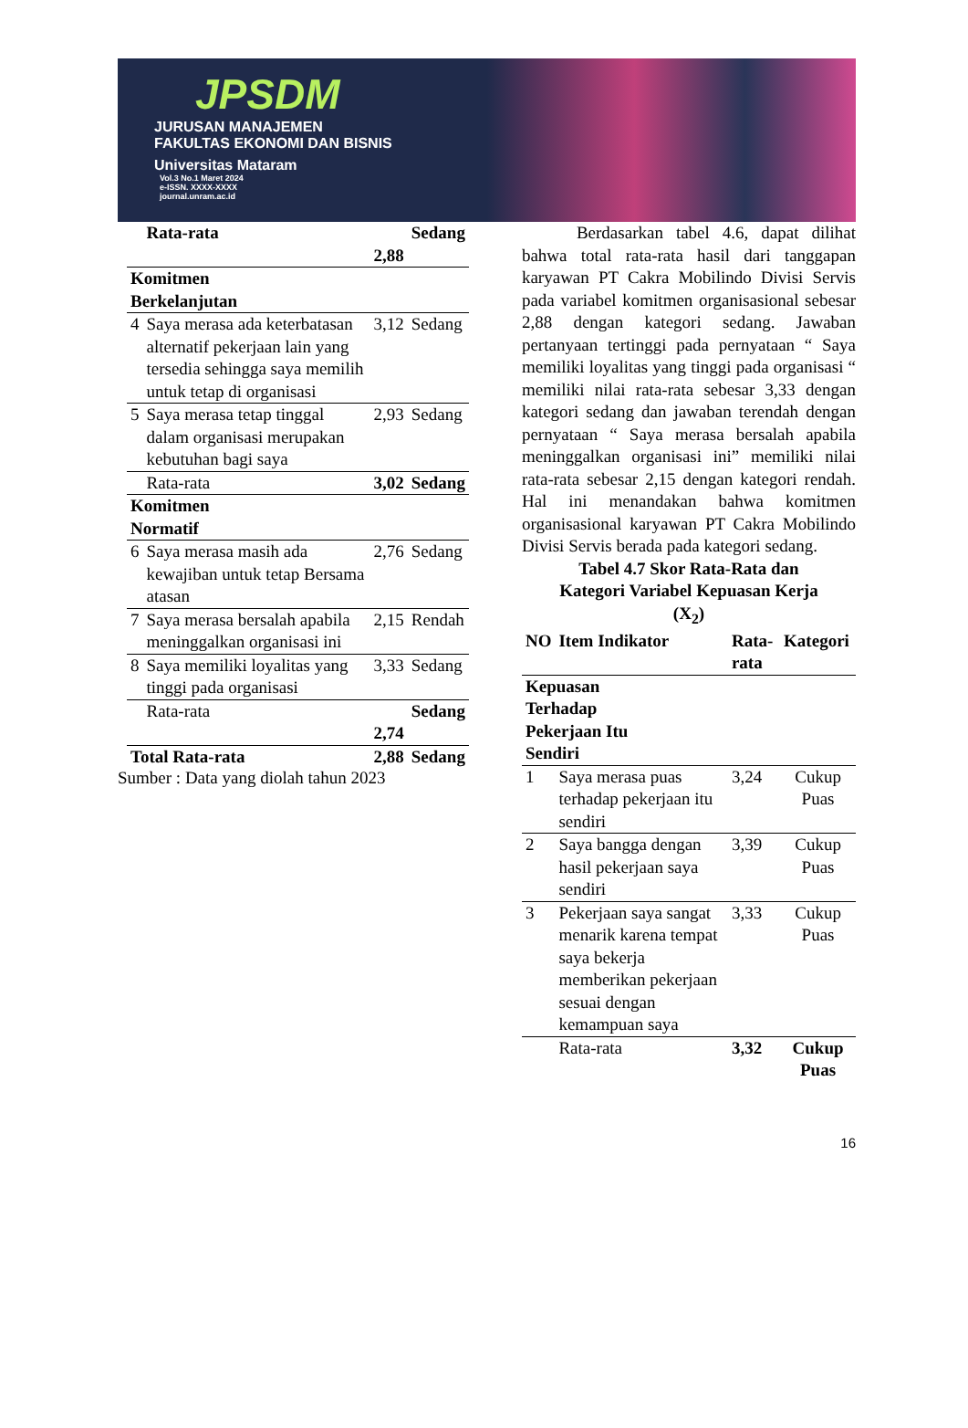JPSDM
JURUSAN MANAJEMEN
FAKULTAS EKONOMI DAN BISNIS
Universitas Mataram
Vol.3 No.1 Maret 2024
e-ISSN. XXXX-XXXX
journal.unram.ac.id
| | Rata-rata | 2,88 | Sedang |
| Komitmen Berkelanjutan | | | |
| 4 | Saya merasa ada keterbatasan alternatif pekerjaan lain yang tersedia sehingga saya memilih untuk tetap di organisasi | 3,12 | Sedang |
| 5 | Saya merasa tetap tinggal dalam organisasi merupakan kebutuhan bagi saya | 2,93 | Sedang |
| | Rata-rata | 3,02 | Sedang |
| Komitmen Normatif | | | |
| 6 | Saya merasa masih ada kewajiban untuk tetap Bersama atasan | 2,76 | Sedang |
| 7 | Saya merasa bersalah apabila meninggalkan organisasi ini | 2,15 | Rendah |
| 8 | Saya memiliki loyalitas yang tinggi pada organisasi | 3,33 | Sedang |
| | Rata-rata | 2,74 | Sedang |
| Total Rata-rata | | 2,88 | Sedang |
Sumber : Data yang diolah tahun 2023
Berdasarkan tabel 4.6, dapat dilihat bahwa total rata-rata hasil dari tanggapan karyawan PT Cakra Mobilindo Divisi Servis pada variabel komitmen organisasional sebesar 2,88 dengan kategori sedang. Jawaban pertanyaan tertinggi pada pernyataan “ Saya memiliki loyalitas yang tinggi pada organisasi “ memiliki nilai rata-rata sebesar 3,33 dengan kategori sedang dan jawaban terendah dengan pernyataan “ Saya merasa bersalah apabila meninggalkan organisasi ini” memiliki nilai rata-rata sebesar 2,15 dengan kategori rendah. Hal ini menandakan bahwa komitmen organisasional karyawan PT Cakra Mobilindo Divisi Servis berada pada kategori sedang.
Tabel 4.7 Skor Rata-Rata dan
Kategori Variabel Kepuasan Kerja
(X<sub>2</sub>)
| NO | Item Indikator | Rata-rata | Kategori |
| --- | --- | --- | --- |
| Kepuasan Terhadap Pekerjaan Itu Sendiri | | | |
| 1 | Saya merasa puas terhadap pekerjaan itu sendiri | 3,24 | Cukup Puas |
| 2 | Saya bangga dengan hasil pekerjaan saya sendiri | 3,39 | Cukup Puas |
| 3 | Pekerjaan saya sangat menarik karena tempat saya bekerja memberikan pekerjaan sesuai dengan kemampuan saya | 3,33 | Cukup Puas |
| | Rata-rata | 3,32 | Cukup Puas |
16